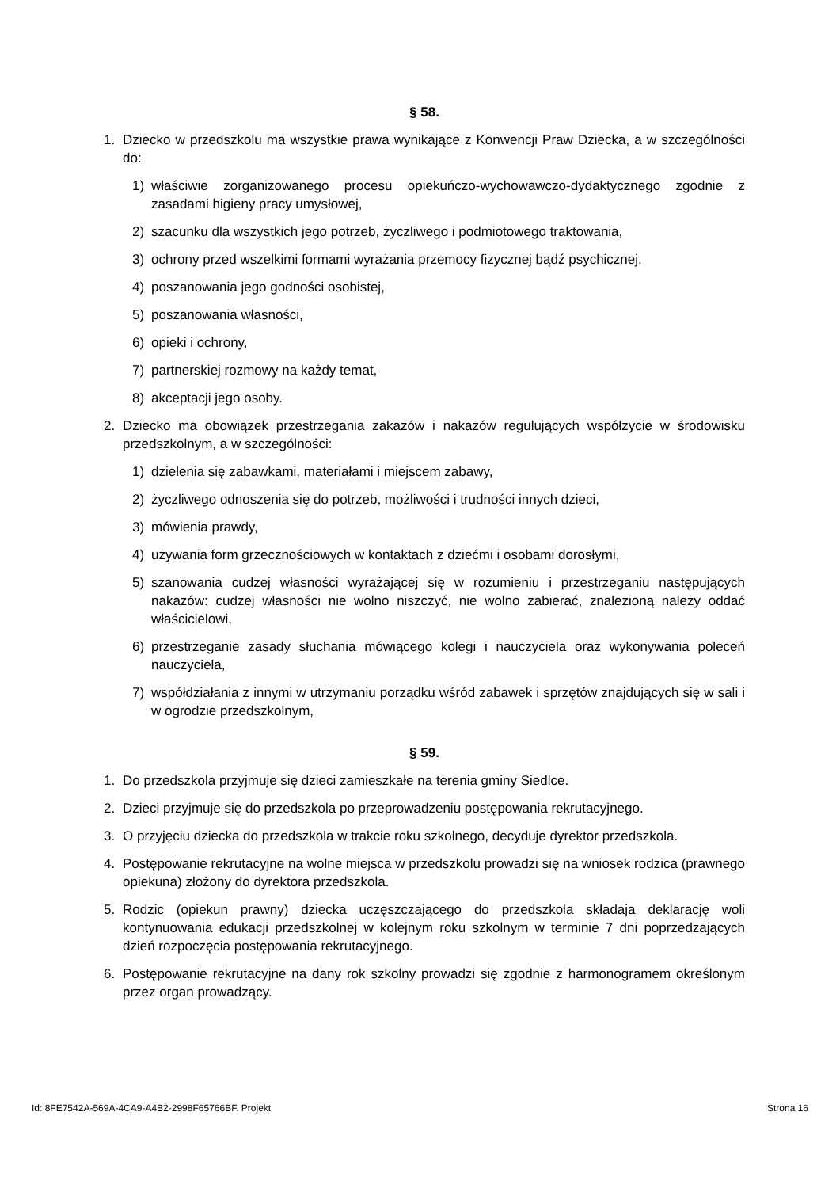§ 58.
1. Dziecko w przedszkolu ma wszystkie prawa wynikające z Konwencji Praw Dziecka, a w szczególności do:
1) właściwie zorganizowanego procesu opiekuńczo-wychowawczo-dydaktycznego zgodnie z zasadami higieny pracy umysłowej,
2) szacunku dla wszystkich jego potrzeb, życzliwego i podmiotowego traktowania,
3) ochrony przed wszelkimi formami wyrażania przemocy fizycznej bądź psychicznej,
4) poszanowania jego godności osobistej,
5) poszanowania własności,
6) opieki i ochrony,
7) partnerskiej rozmowy na każdy temat,
8) akceptacji jego osoby.
2. Dziecko ma obowiązek przestrzegania zakazów i nakazów regulujących współżycie w środowisku przedszkolnym, a w szczególności:
1) dzielenia się zabawkami, materiałami i miejscem zabawy,
2) życzliwego odnoszenia się do potrzeb, możliwości i trudności innych dzieci,
3) mówienia prawdy,
4) używania form grzecznościowych w kontaktach z dziećmi i osobami dorosłymi,
5) szanowania cudzej własności wyrażającej się w rozumieniu i przestrzeganiu następujących nakazów: cudzej własności nie wolno niszczyć, nie wolno zabierać, znalezioną należy oddać właścicielowi,
6) przestrzeganie zasady słuchania mówiącego kolegi i nauczyciela oraz wykonywania poleceń nauczyciela,
7) współdziałania z innymi w utrzymaniu porządku wśród zabawek i sprzętów znajdujących się w sali i w ogrodzie przedszkolnym,
§ 59.
1. Do przedszkola przyjmuje się dzieci zamieszkałe na terenia gminy Siedlce.
2. Dzieci przyjmuje się do przedszkola po przeprowadzeniu postępowania rekrutacyjnego.
3. O przyjęciu dziecka do przedszkola w trakcie roku szkolnego, decyduje dyrektor przedszkola.
4. Postępowanie rekrutacyjne na wolne miejsca w przedszkolu prowadzi się na wniosek rodzica (prawnego opiekuna) złożony do dyrektora przedszkola.
5. Rodzic (opiekun prawny) dziecka uczęszczającego do przedszkola składaja deklarację woli kontynuowania edukacji przedszkolnej w kolejnym roku szkolnym w terminie 7 dni poprzedzających dzień rozpoczęcia postępowania rekrutacyjnego.
6. Postępowanie rekrutacyjne na dany rok szkolny prowadzi się zgodnie z harmonogramem określonym przez organ prowadzący.
Id: 8FE7542A-569A-4CA9-A4B2-2998F65766BF. Projekt Strona 16